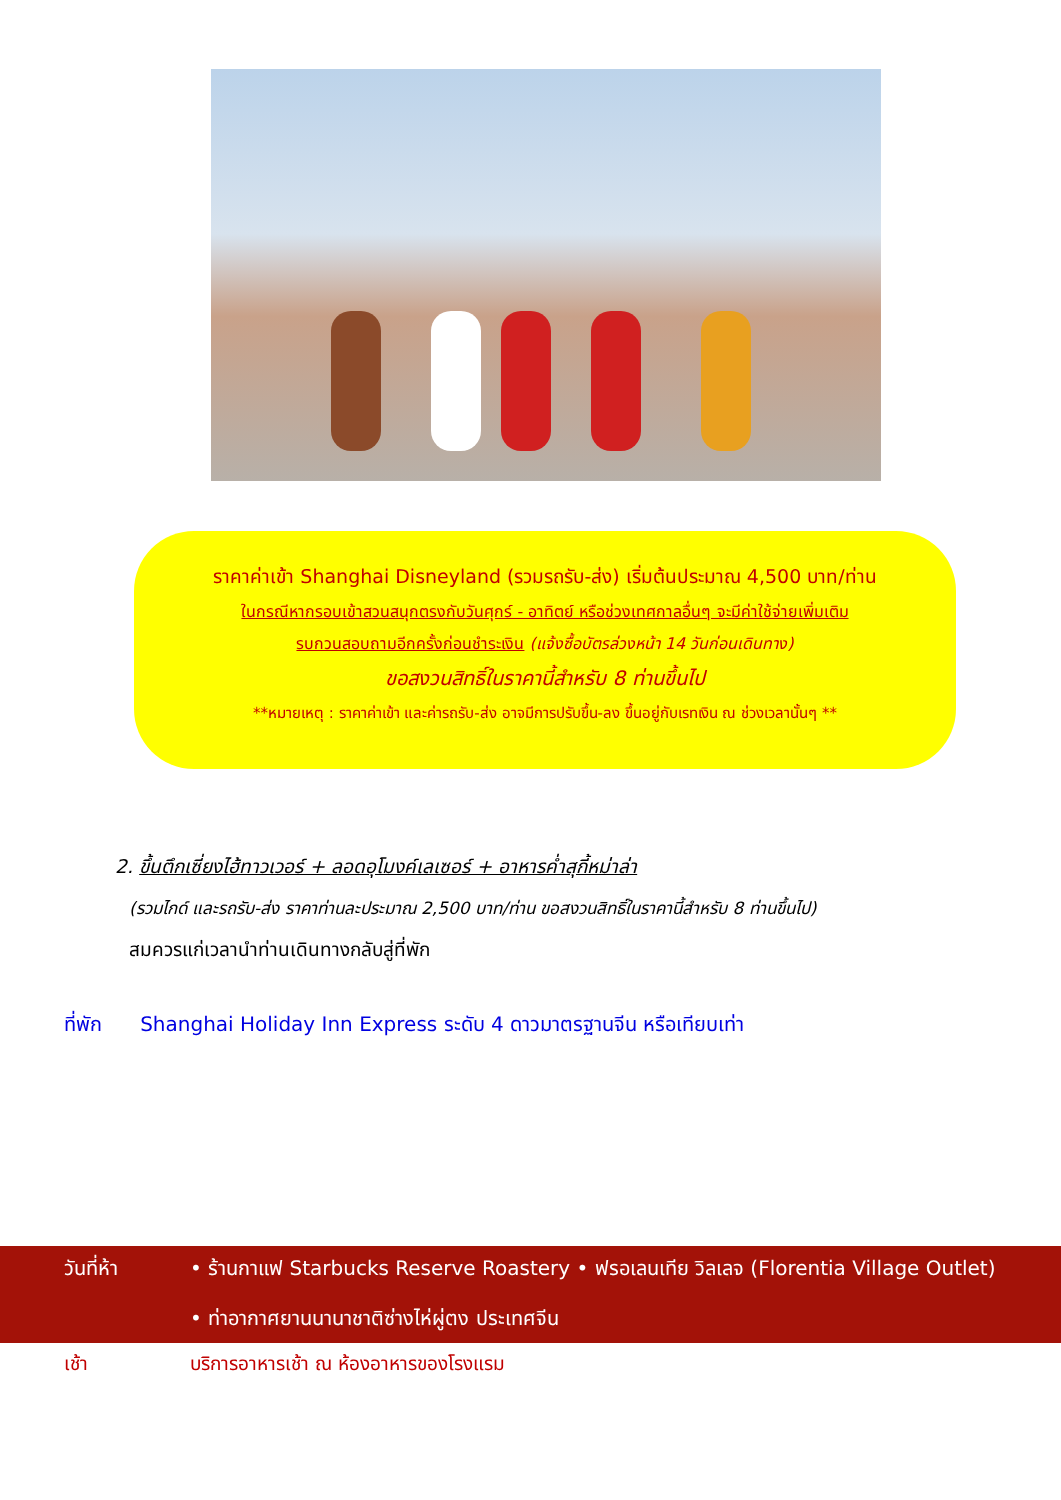ราคาค่าเข้า Shanghai Disneyland (รวมรถรับ-ส่ง) เริ่มต้นประมาณ 4,500 บาท/ท่าน
ในกรณีหากรอบเข้าสวนสนุกตรงกับวันศุกร์ - อาทิตย์ หรือช่วงเทศกาลอื่นๆ จะมีค่าใช้จ่ายเพิ่มเติม
รบกวนสอบถามอีกครั้งก่อนชำระเงิน (แจ้งซื้อบัตรล่วงหน้า 14 วันก่อนเดินทาง)
ขอสงวนสิทธิ์ในราคานี้สำหรับ 8 ท่านขึ้นไป
**หมายเหตุ : ราคาค่าเข้า และค่ารถรับ-ส่ง อาจมีการปรับขึ้น-ลง ขึ้นอยู่กับเรทเงิน ณ ช่วงเวลานั้นๆ **
2. ขึ้นตึกเซี่ยงไฮ้ทาวเวอร์ + ลอดอุโมงค์เลเซอร์ + อาหารค่ำสุกี้หม่าล่า
(รวมไกด์ และรถรับ-ส่ง ราคาท่านละประมาณ 2,500 บาท/ท่าน ขอสงวนสิทธิ์ในราคานี้สำหรับ 8 ท่านขึ้นไป)
สมควรแก่เวลานำท่านเดินทางกลับสู่ที่พัก
ที่พัก Shanghai Holiday Inn Express ระดับ 4 ดาวมาตรฐานจีน หรือเทียบเท่า
วันที่ห้า • ร้านกาแฟ Starbucks Reserve Roastery • ฟรอเลนเทีย วิลเลจ (Florentia Village Outlet)
• ท่าอากาศยานนานาชาติซ่างไห่ผู่ตง ประเทศจีน
เช้า บริการอาหารเช้า ณ ห้องอาหารของโรงแรม